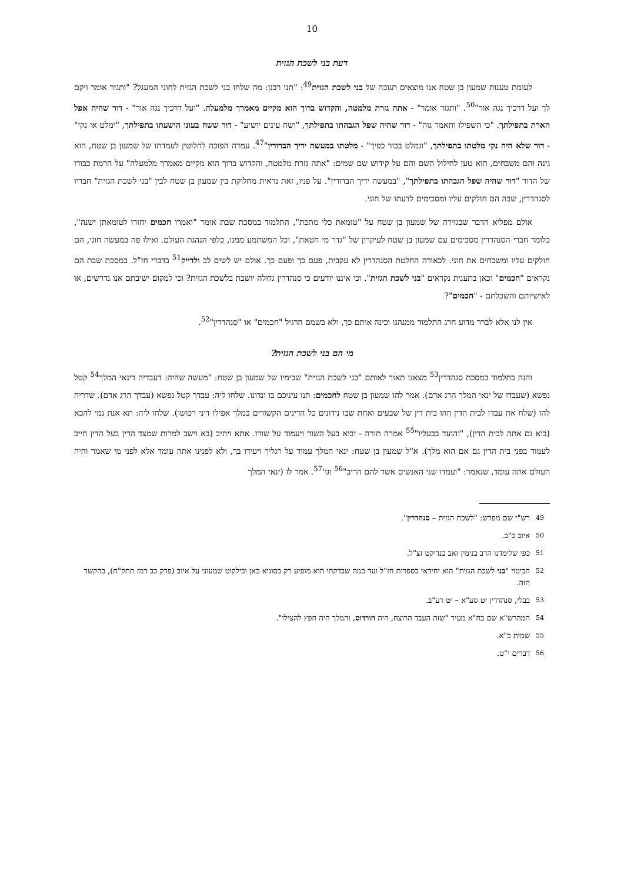10
דעת בני לשכת הגזית
לעומת טענות שמעון בן שטח אנו מוצאים תגובה של בני לשכת הגזית<sup>49</sup>: "תנו רבנן: מה שלחו בני לשכת הגזית לחוני המעגל? "ותגזר אומר ויקם לך ועל דרכיך נגה אור"<sup>50</sup>. "ותגזר אומר" - אתה גזרת מלמטה, והקדוש ברוך הוא מקיים מאמרך מלמעלה. "ועל דרכיך נגה אור" - דור שהיה אפל הארת בתפילתך. "כי השפילו ותאמר גוה" - דור שהיה שפל הגבהתו בתפילתך, "ושח עינים יושיע" - דור ששח בעונו הושעתו בתפילתך, "ימלט אי נקי" - דור שלא היה נקי מלטתו בתפילתך, "ונמלט בבור כפיך" - מלטתו במעשה ידיך הברורין"<sup>47</sup>. עמדה הפוכה לחלוטין לעמדתו של שמעון בן שטח, הוא גינה והם משבחים, הוא טען לחילול השם והם על קידוש שם שמים: "אתה גזרת מלמטה, והקדוש ברוך הוא מקיים מאמרך מלמעלה" על הרמת כבודו של הדור "דור שהיה שפל הגבהתו בתפילתך", "במעשה ידיך הברורין". על פניו, זאת נראית מחלוקת בין שמעון בן שטח לבין "בני לשכת הגזית" חבריו לסנהדרין, שבה הם חולקים עליו ומסכימים לדעתו של חוני.
אולם מפליא הדבר שבגזירה של שמעון בן שטח על "טומאת כלי מתכת", התלמוד במסכת שבת אומר "ואמרו חכמים יחזרו לטומאתן ישנה", כלומר חברי הסנהדרין מסכימים עם שמעון בן שטח לעיקרון של "גדר מי חטאת", וכל המשתמע ממנו, כלפי הנהגת העולם. ואילו פה במעשה חוני, הם חולקים עליו ומשבחים את חוני. לכאורה החלטת הסנהדרין לא עקבית, פעם כך ופעם כך. אולם יש לשים לב ולדייק<sup>51</sup> בדברי חז"ל. במסכת שבת הם נקראים "חכמים" וכאן בתענית נקראים "בני לשכת הגזית". וכי איננו יודעים כי סנהדרין גדולה יושבת בלשכת הגזית? וכי למקום ישיבתם אנו נדרשים, או לאישיותם והשכלתם - "חכמים"?
אין לנו אלא לברר מדוע חרג התלמוד ממנהגו וכינה אותם כך, ולא בשמם הרגיל "חכמים" או "סנהדרין"<sup>52</sup>.
מי הם בני לשכת הגזית?
והנה בתלמוד במסכת סנהדרין<sup>53</sup> מצאנו תאור לאותם "בני לשכת הגזית" שבימיו של שמעון בן שטח: "מעשה שהיה: דעבדיה דינאי המלך<sup>54</sup> קטל נפשא (שעבדו של ינאי המלך הרג אדם). אמר להו שמעון בן שטח לחכמים: תנו עיניכם בו ונדונו. שלחו ליה: עבדך קטל נפשא (עבדך הרג אדם). שדריה להו (שלח את עבדו לבית הדין וזהו בית דין של שבעים ואחת שבו נידונים כל הדינים הקשורים במלך אפילו דיני רכושו). שלחו ליה: תא אנת נמי להכא (בוא גם אתה לבית הדין), "והועד בבעליו"<sup>55</sup> אמרה תורה - יבוא בעל השור ויעמוד על שורו. אתא ויתיב (בא וישב למרות שמצד הדין בעל הדין חייב לעמוד בפני בית הדין גם אם הוא מלך). א"ל שמעון בן שטח: ינאי המלך עמוד על רגליך ויעידו בך, ולא לפנינו אתה עומד אלא לפני מי שאמר והיה העולם אתה עומד, שנאמר: "ועמדו שני האנשים אשר להם הריב"<sup>56</sup> וגו'<sup>57</sup>. אמר לו (ינאי המלך
<sup>49</sup> רש"י שם מפרש: "לשכת הגזית – סנהדרין".
<sup>50</sup> איוב כ"ב.
<sup>51</sup> כפי שלימדנו הרב בנימין זאב בנדיקט זצ"ל.
<sup>52</sup> הביטוי "בני לשכת הגזית" הוא יחידאי בספרות חז"ל ועד כמה שבדקתי הוא מופיע רק בסוגיא כאן ובילקוט שמעוני על איוב (פרק כב רמז תתק"ח), בהקשר הזה.
<sup>53</sup> בבלי, סנהדרין יט סע"א – יט רע"ב.
<sup>54</sup> המהרש"א שם בח"א מעיר "שזה העבד הרוצח, היה הורדוס, והמלך היה חפץ להצילו".
<sup>55</sup> שמות כ"א.
<sup>56</sup> דברים י"ט.